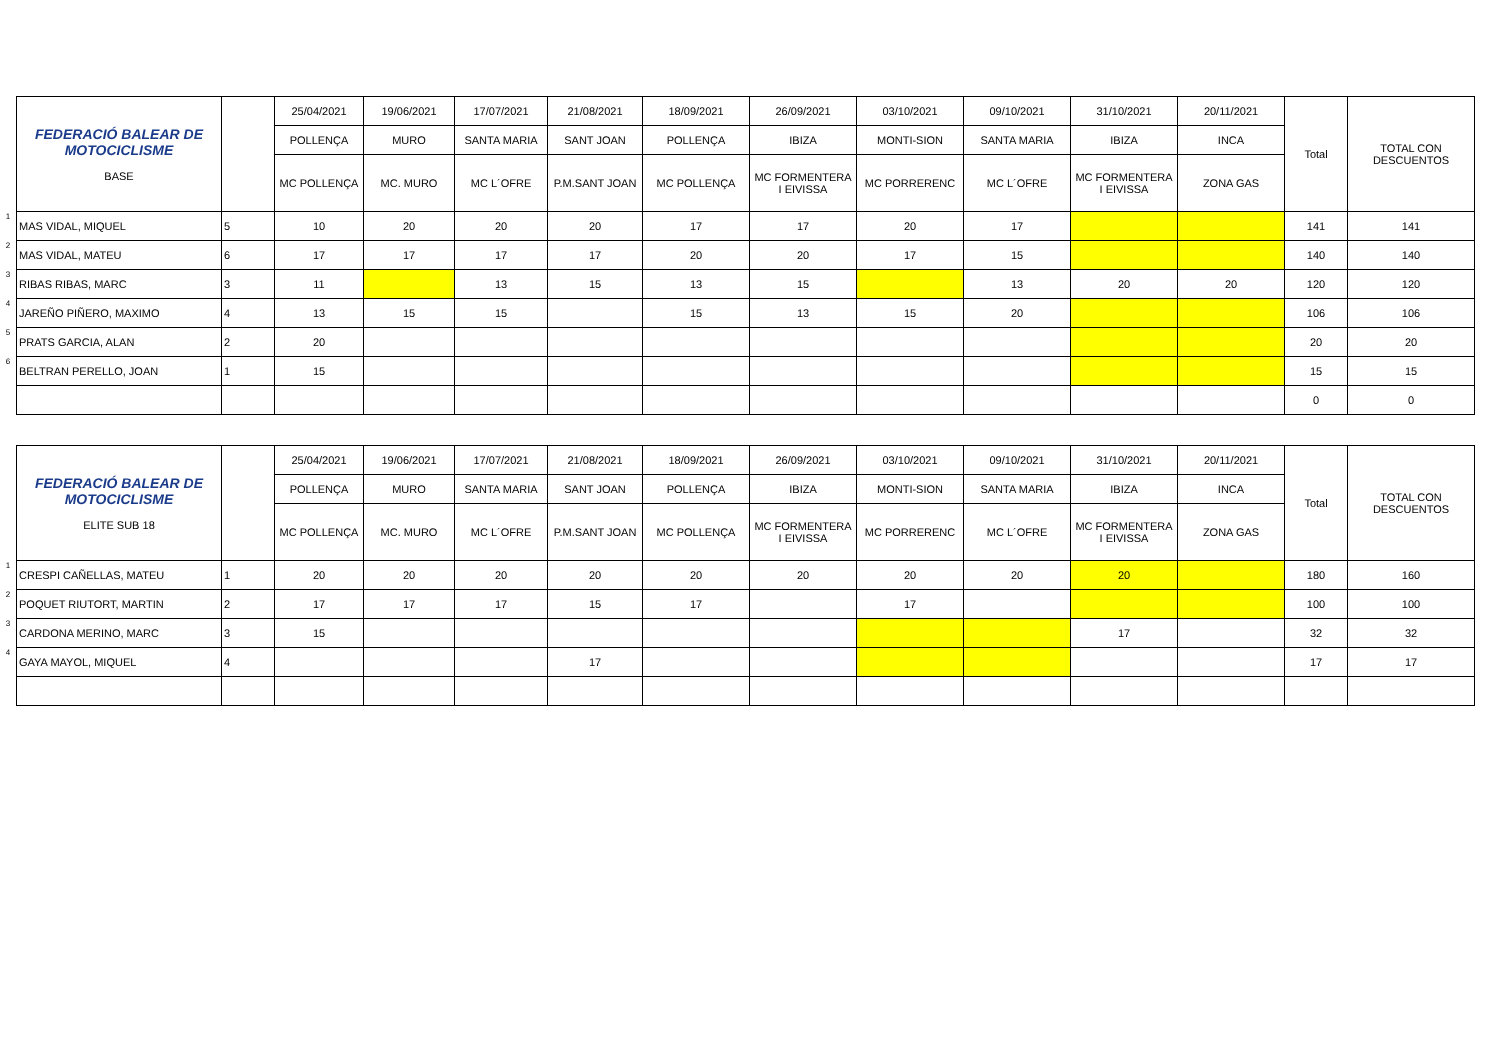| | FEDERACIÓ BALEAR DE MOTOCICLISME BASE | | 25/04/2021 | 19/06/2021 | 17/07/2021 | 21/08/2021 | 18/09/2021 | 26/09/2021 | 03/10/2021 | 09/10/2021 | 31/10/2021 | 20/11/2021 | Total | TOTAL CON DESCUENTOS |
| | | | POLLENÇA | MURO | SANTA MARIA | SANT JOAN | POLLENÇA | IBIZA | MONTI-SION | SANTA MARIA | IBIZA | INCA | | |
| | | | MC POLLENÇA | MC. MURO | MC L´OFRE | P.M.SANT JOAN | MC POLLENÇA | MC FORMENTERA I EIVISSA | MC PORRERENC | MC L´OFRE | MC FORMENTERA I EIVISSA | ZONA GAS | | |
| 1 | MAS VIDAL, MIQUEL | 5 | 10 | 20 | 20 | 20 | 17 | 17 | 20 | 17 | | | 141 | 141 |
| 2 | MAS VIDAL, MATEU | 6 | 17 | 17 | 17 | 17 | 20 | 20 | 17 | 15 | | | 140 | 140 |
| 3 | RIBAS RIBAS, MARC | 3 | 11 | | 13 | 15 | 13 | 15 | | 13 | 20 | 20 | 120 | 120 |
| 4 | JAREÑO PIÑERO, MAXIMO | 4 | 13 | 15 | 15 | | 15 | 13 | 15 | 20 | | | 106 | 106 |
| 5 | PRATS GARCIA, ALAN | 2 | 20 | | | | | | | | | | 20 | 20 |
| 6 | BELTRAN PERELLO, JOAN | 1 | 15 | | | | | | | | | | 15 | 15 |
| | | | | | | | | | | | | | 0 | 0 |
| | FEDERACIÓ BALEAR DE MOTOCICLISME ELITE SUB 18 | | 25/04/2021 | 19/06/2021 | 17/07/2021 | 21/08/2021 | 18/09/2021 | 26/09/2021 | 03/10/2021 | 09/10/2021 | 31/10/2021 | 20/11/2021 | Total | TOTAL CON DESCUENTOS |
| | | | POLLENÇA | MURO | SANTA MARIA | SANT JOAN | POLLENÇA | IBIZA | MONTI-SION | SANTA MARIA | IBIZA | INCA | | |
| | | | MC POLLENÇA | MC. MURO | MC L´OFRE | P.M.SANT JOAN | MC POLLENÇA | MC FORMENTERA I EIVISSA | MC PORRERENC | MC L´OFRE | MC FORMENTERA I EIVISSA | ZONA GAS | | |
| 1 | CRESPI CAÑELLAS, MATEU | 1 | 20 | 20 | 20 | 20 | 20 | 20 | 20 | 20 | 20 | | 180 | 160 |
| 2 | POQUET RIUTORT, MARTIN | 2 | 17 | 17 | 17 | 15 | 17 | | 17 | | | | 100 | 100 |
| 3 | CARDONA MERINO, MARC | 3 | 15 | | | | | | | | 17 | | 32 | 32 |
| 4 | GAYA MAYOL, MIQUEL | 4 | | | | 17 | | | | | | | 17 | 17 |